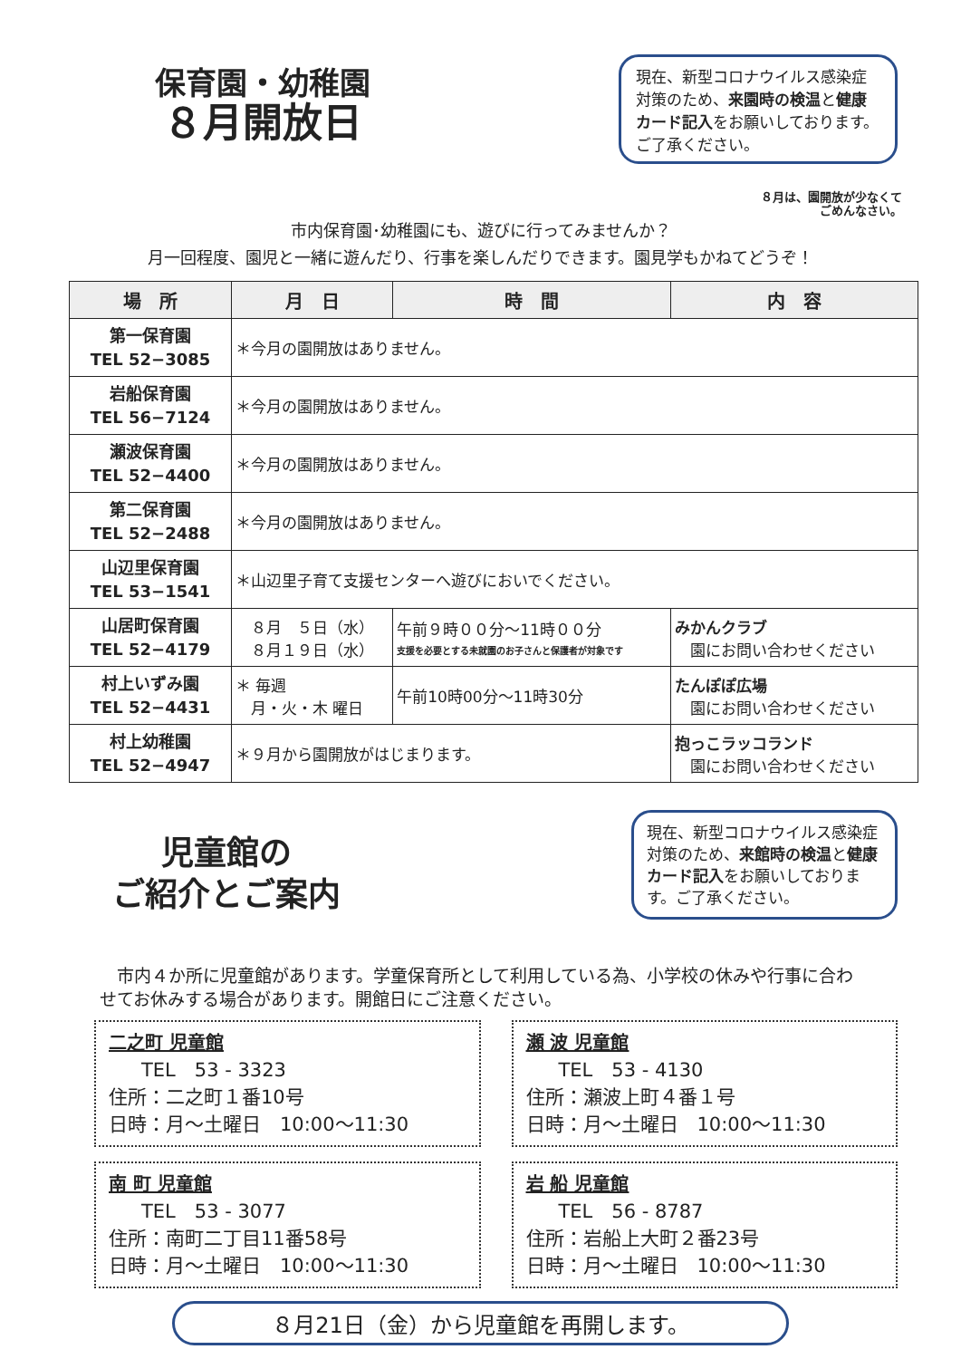保育園・幼稚園
８月開放日
現在、新型コロナウイルス感染症対策のため、来園時の検温と健康カード記入をお願いしております。ご了承ください。
８月は、園開放が少なくて
ごめんなさい。
市内保育園･幼稚園にも、遊びに行ってみませんか？
月一回程度、園児と一緒に遊んだり、行事を楽しんだりできます。園見学もかねてどうぞ！
| 場 所 | 月 日 | 時 間 | 内 容 |
| --- | --- | --- | --- |
| 第一保育園 TEL 52−3085 | ＊今月の園開放はありません。 | | |
| 岩船保育園 TEL 56−7124 | ＊今月の園開放はありません。 | | |
| 瀬波保育園 TEL 52−4400 | ＊今月の園開放はありません。 | | |
| 第二保育園 TEL 52−2488 | ＊今月の園開放はありません。 | | |
| 山辺里保育園 TEL 53−1541 | ＊山辺里子育て支援センターへ遊びにおいでください。 | | |
| 山居町保育園 TEL 52−4179 | ８月 ５日（水） ８月１９日（水） | 午前９時００分～11時００分 支援を必要とする未就園のお子さんと保護者が対象です | みかんクラブ 園にお問い合わせください |
| 村上いずみ園 TEL 52−4431 | ＊ 毎週 月・火・木 曜日 | 午前10時00分～11時30分 | たんぽぽ広場 園にお問い合わせください |
| 村上幼稚園 TEL 52−4947 | ＊９月から園開放がはじまります。 | | 抱っこラッコランド 園にお問い合わせください |
児童館の
ご紹介とご案内
現在、新型コロナウイルス感染症対策のため、来館時の検温と健康カード記入をお願いしております。ご了承ください。
　市内４か所に児童館があります。学童保育所として利用している為、小学校の休みや行事に合わせてお休みする場合があります。開館日にご注意ください。
二之町 児童館
TEL　53 - 3323
住所：二之町１番10号
日時：月～土曜日　10:00～11:30
瀬 波 児童館
TEL　53 - 4130
住所：瀬波上町４番１号
日時：月～土曜日　10:00～11:30
南 町 児童館
TEL　53 - 3077
住所：南町二丁目11番58号
日時：月～土曜日　10:00～11:30
岩 船 児童館
TEL　56 - 8787
住所：岩船上大町２番23号
日時：月～土曜日　10:00～11:30
８月21日（金）から児童館を再開します。